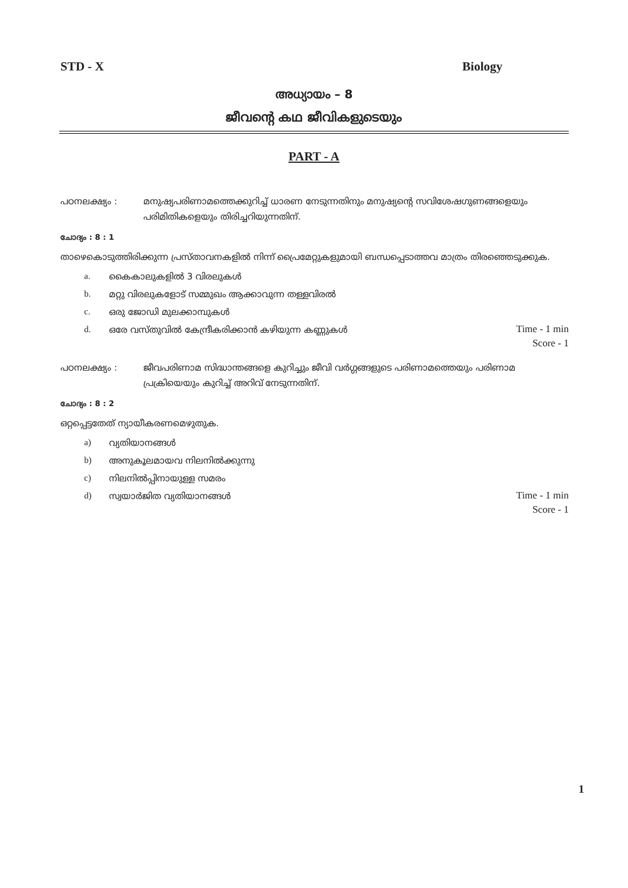STD - X Biology
അധ്യായം – 8
ജീവന്റെ കഥ ജീവികളുടെയും
PART - A
പഠനലക്ഷ്യം : മനുഷ്യപരിണാമത്തെക്കുറിച്ച് ധാരണ നേടുന്നതിനും മനുഷ്യന്റെ സവിശേഷഗുണങ്ങളെയും പരിമിതികളെയും തിരിച്ചറിയുന്നതിന്.
ചോദ്യം : 8 : 1
താഴെകൊടുത്തിരിക്കുന്ന പ്രസ്താവനകളിൽ നിന്ന് പ്രൈമേറ്റുകളുമായി ബന്ധപ്പെടാത്തവ മാത്രം തിരഞ്ഞെടുക്കുക.
a. കൈകാലുകളിൽ 3 വിരലുകൾ
b. മറ്റു വിരലുകളോട് സമ്മുഖം ആക്കാവുന്ന തള്ളവിരൽ
c. ഒരു ജോഡി മുലക്കാമ്പുകൾ
d. ഒരേ വസ്തുവിൽ കേന്ദ്രീകരിക്കാൻ കഴിയുന്ന കണ്ണുകൾ
Time - 1 min
Score - 1
പഠനലക്ഷ്യം : ജീവപരിണാമ സിദ്ധാന്തങ്ങളെ കുറിച്ചും ജീവി വർഗ്ഗങ്ങളുടെ പരിണാമത്തെയും പരിണാമ പ്രക്രിയെയും കുറിച്ച് അറിവ് നേടുന്നതിന്.
ചോദ്യം : 8 : 2
ഒറ്റപ്പെട്ടതേത് ന്യായീകരണമെഴുതുക.
a) വ്യതിയാനങ്ങൾ
b) അനുകൂലമായവ നിലനിൽക്കുന്നു
c) നിലനിൽപ്പിനായുള്ള സമരം
d) സ്വയാർജിത വ്യതിയാനങ്ങൾ
Time - 1 min
Score - 1
1